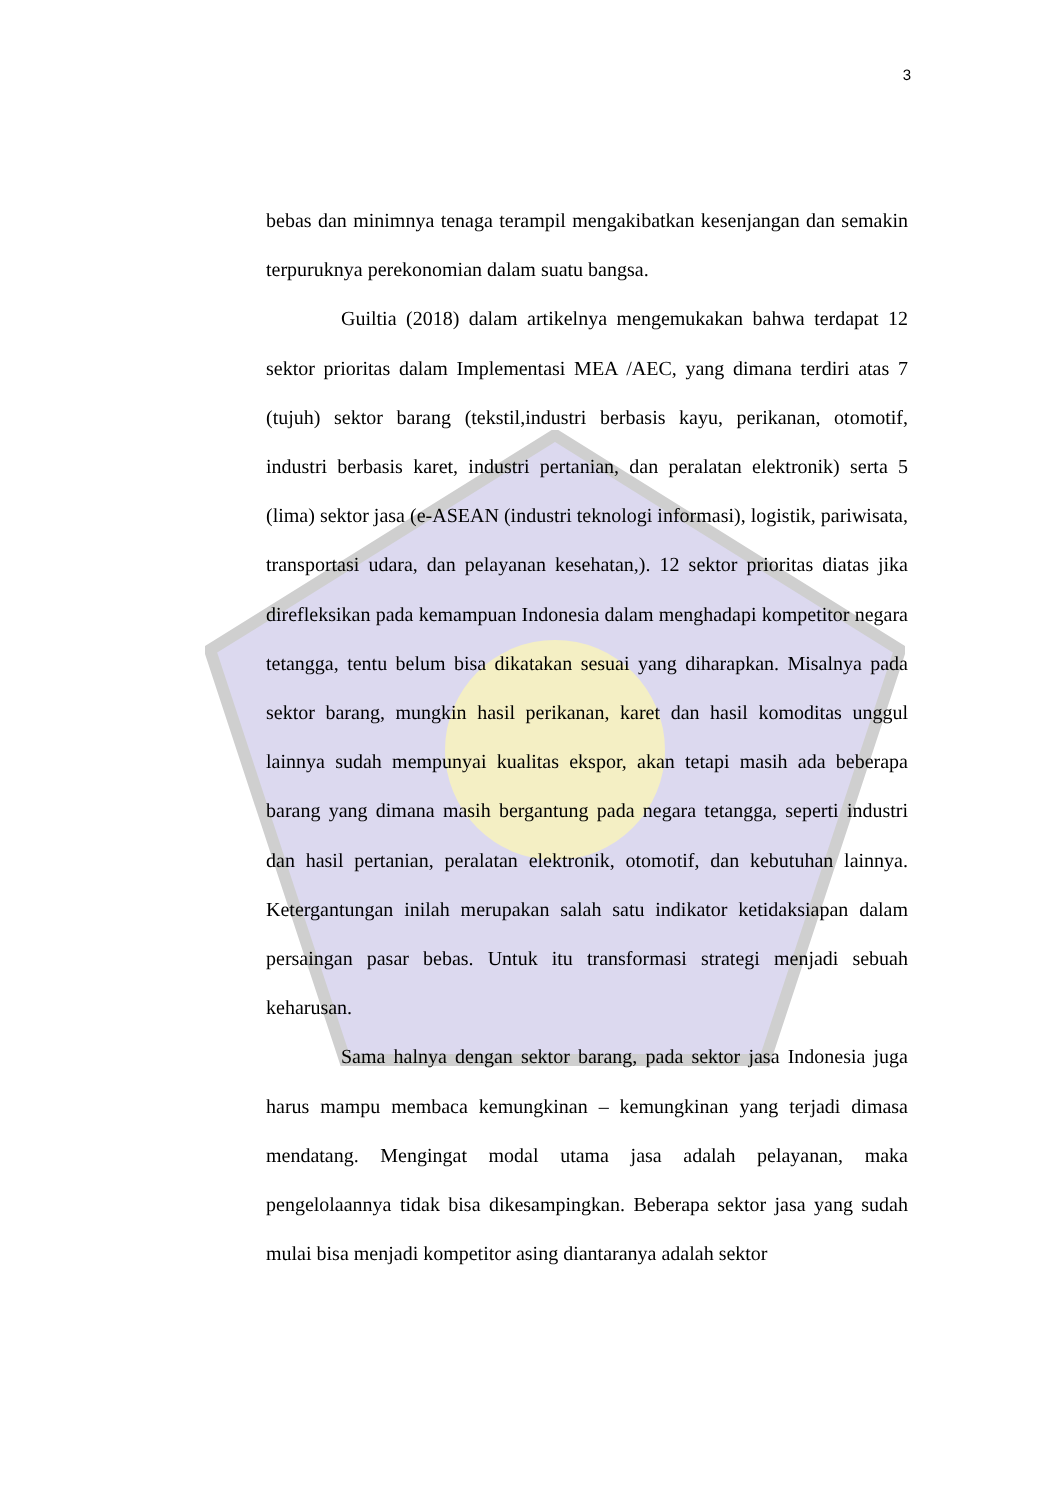3
bebas dan minimnya tenaga terampil mengakibatkan kesenjangan dan semakin terpuruknya perekonomian dalam suatu bangsa.
Guiltia (2018) dalam artikelnya mengemukakan bahwa terdapat 12 sektor prioritas dalam Implementasi MEA /AEC, yang dimana terdiri atas 7 (tujuh) sektor barang (tekstil,industri berbasis kayu, perikanan, otomotif, industri berbasis karet, industri pertanian, dan peralatan elektronik) serta 5 (lima) sektor jasa (e-ASEAN (industri teknologi informasi), logistik, pariwisata, transportasi udara, dan pelayanan kesehatan,). 12 sektor prioritas diatas jika direfleksikan pada kemampuan Indonesia dalam menghadapi kompetitor negara tetangga, tentu belum bisa dikatakan sesuai yang diharapkan. Misalnya pada sektor barang, mungkin hasil perikanan, karet dan hasil komoditas unggul lainnya sudah mempunyai kualitas ekspor, akan tetapi masih ada beberapa barang yang dimana masih bergantung pada negara tetangga, seperti industri dan hasil pertanian, peralatan elektronik, otomotif, dan kebutuhan lainnya. Ketergantungan inilah merupakan salah satu indikator ketidaksiapan dalam persaingan pasar bebas. Untuk itu transformasi strategi menjadi sebuah keharusan.
Sama halnya dengan sektor barang, pada sektor jasa Indonesia juga harus mampu membaca kemungkinan – kemungkinan yang terjadi dimasa mendatang. Mengingat modal utama jasa adalah pelayanan, maka pengelolaannya tidak bisa dikesampingkan. Beberapa sektor jasa yang sudah mulai bisa menjadi kompetitor asing diantaranya adalah sektor